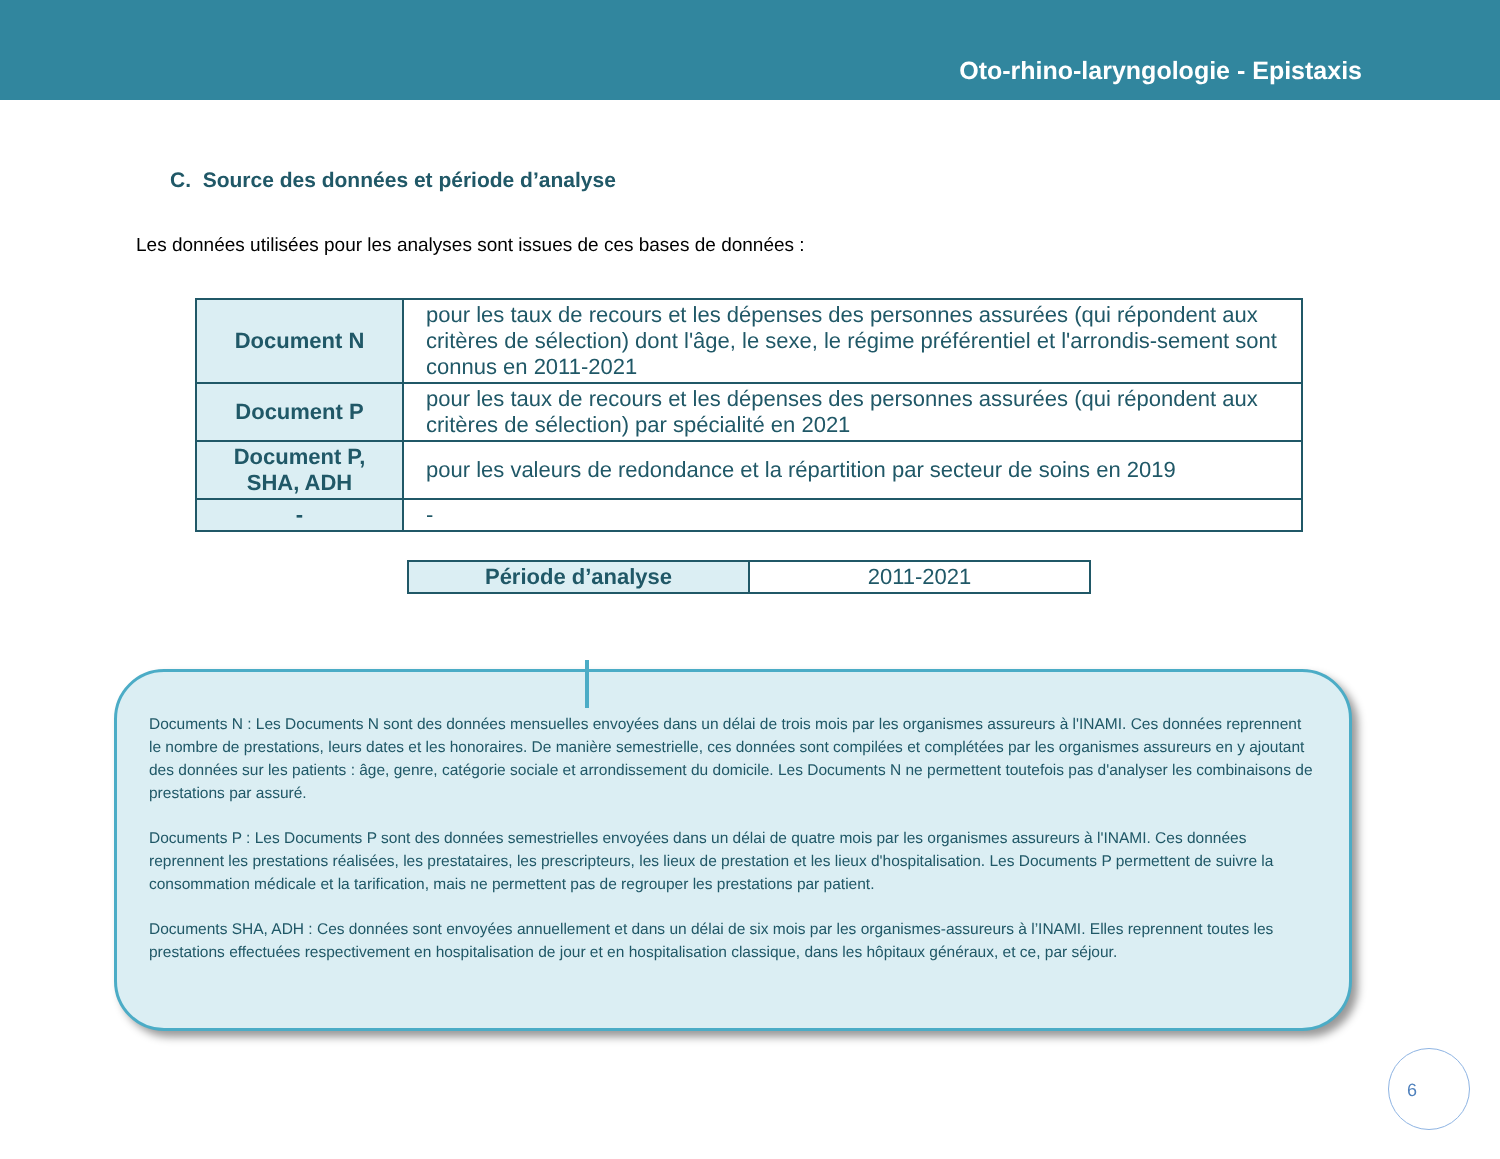Oto-rhino-laryngologie - Epistaxis
C. Source des données et période d’analyse
Les données utilisées pour les analyses sont issues de ces bases de données :
| Document N | pour les taux de recours et les dépenses des personnes assurées (qui répondent aux critères de sélection) dont l'âge, le sexe, le régime préférentiel et l'arrondis-sement sont connus en 2011-2021 |
| Document P | pour les taux de recours et les dépenses des personnes assurées (qui répondent aux critères de sélection) par spécialité en 2021 |
| Document P, SHA, ADH | pour les valeurs de redondance et la répartition par secteur de soins en 2019 |
| - | - |
| Période d’analyse | 2011-2021 |
Documents N : Les Documents N sont des données mensuelles envoyées dans un délai de trois mois par les organismes assureurs à l'INAMI. Ces données reprennent le nombre de prestations, leurs dates et les honoraires. De manière semestrielle, ces données sont compilées et complétées par les organismes assureurs en y ajoutant des données sur les patients : âge, genre, catégorie sociale et arrondissement du domicile. Les Documents N ne permettent toutefois pas d'analyser les combinaisons de prestations par assuré.
Documents P : Les Documents P sont des données semestrielles envoyées dans un délai de quatre mois par les organismes assureurs à l'INAMI. Ces données reprennent les prestations réalisées, les prestataires, les prescripteurs, les lieux de prestation et les lieux d'hospitalisation. Les Documents P permettent de suivre la consommation médicale et la tarification, mais ne permettent pas de regrouper les prestations par patient.
Documents SHA, ADH : Ces données sont envoyées annuellement et dans un délai de six mois par les organismes-assureurs à l’INAMI. Elles reprennent toutes les prestations effectuées respectivement en hospitalisation de jour et en hospitalisation classique, dans les hôpitaux généraux, et ce, par séjour.
6